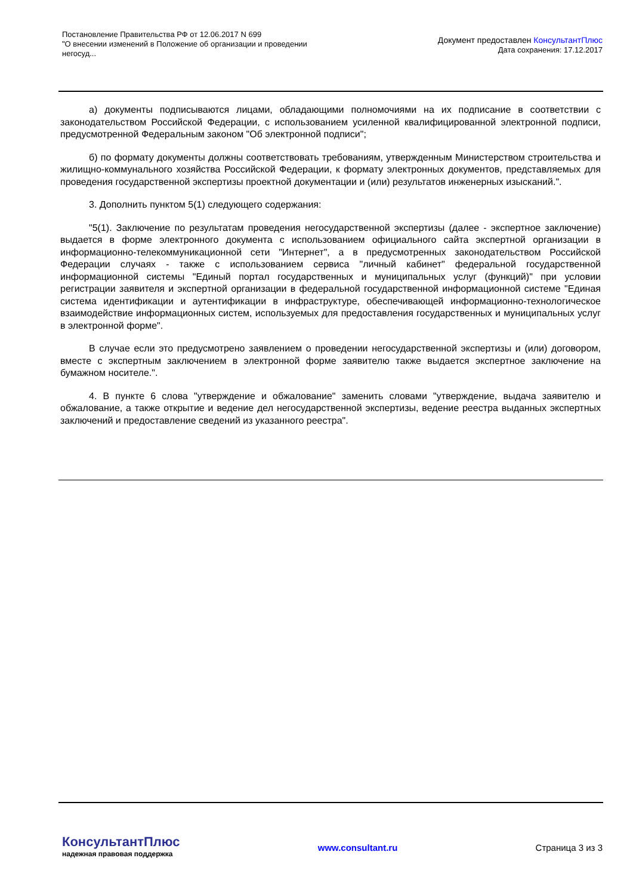Постановление Правительства РФ от 12.06.2017 N 699
"О внесении изменений в Положение об организации и проведении
негосуд...
Документ предоставлен КонсультантПлюс
Дата сохранения: 17.12.2017
а) документы подписываются лицами, обладающими полномочиями на их подписание в соответствии с законодательством Российской Федерации, с использованием усиленной квалифицированной электронной подписи, предусмотренной Федеральным законом "Об электронной подписи";
б) по формату документы должны соответствовать требованиям, утвержденным Министерством строительства и жилищно-коммунального хозяйства Российской Федерации, к формату электронных документов, представляемых для проведения государственной экспертизы проектной документации и (или) результатов инженерных изысканий.".
3. Дополнить пунктом 5(1) следующего содержания:
"5(1). Заключение по результатам проведения негосударственной экспертизы (далее - экспертное заключение) выдается в форме электронного документа с использованием официального сайта экспертной организации в информационно-телекоммуникационной сети "Интернет", а в предусмотренных законодательством Российской Федерации случаях - также с использованием сервиса "личный кабинет" федеральной государственной информационной системы "Единый портал государственных и муниципальных услуг (функций)" при условии регистрации заявителя и экспертной организации в федеральной государственной информационной системе "Единая система идентификации и аутентификации в инфраструктуре, обеспечивающей информационно-технологическое взаимодействие информационных систем, используемых для предоставления государственных и муниципальных услуг в электронной форме".
В случае если это предусмотрено заявлением о проведении негосударственной экспертизы и (или) договором, вместе с экспертным заключением в электронной форме заявителю также выдается экспертное заключение на бумажном носителе.".
4. В пункте 6 слова "утверждение и обжалование" заменить словами "утверждение, выдача заявителю и обжалование, а также открытие и ведение дел негосударственной экспертизы, ведение реестра выданных экспертных заключений и предоставление сведений из указанного реестра".
КонсультантПлюс
надежная правовая поддержка
www.consultant.ru Страница 3 из 3